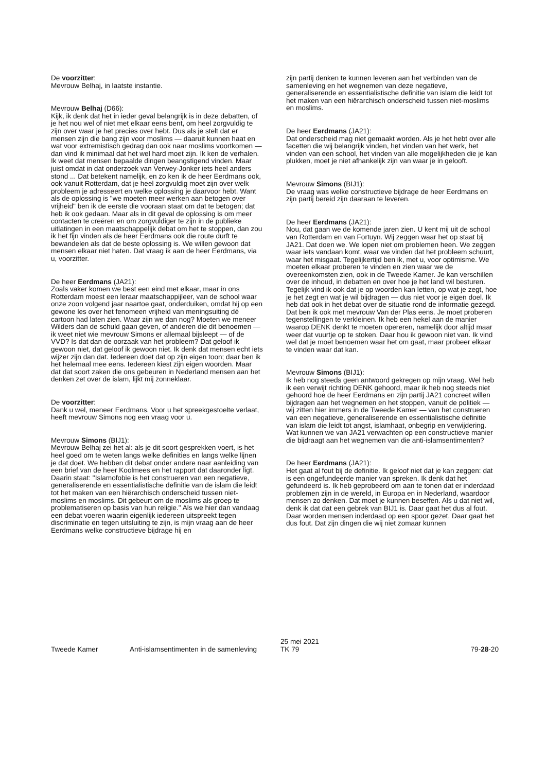De voorzitter:
Mevrouw Belhaj, in laatste instantie.
Mevrouw Belhaj (D66):
Kijk, ik denk dat het in ieder geval belangrijk is in deze debatten, of je het nou wel of niet met elkaar eens bent, om heel zorgvuldig te zijn over waar je het precies over hebt. Dus als je stelt dat er mensen zijn die bang zijn voor moslims — daaruit kunnen haat en wat voor extremistisch gedrag dan ook naar moslims voortkomen — dan vind ik minimaal dat het wel hard moet zijn. Ik ken de verhalen. Ik weet dat mensen bepaalde dingen beangstigend vinden. Maar juist omdat in dat onderzoek van Verwey-Jonker iets heel anders stond ... Dat betekent namelijk, en zo ken ik de heer Eerdmans ook, ook vanuit Rotterdam, dat je heel zorgvuldig moet zijn over welk probleem je adresseert en welke oplossing je daarvoor hebt. Want als de oplossing is "we moeten meer werken aan betogen over vrijheid" ben ik de eerste die vooraan staat om dat te betogen; dat heb ik ook gedaan. Maar als in dit geval de oplossing is om meer contacten te creëren en om zorgvuldiger te zijn in de publieke uitlatingen in een maatschappelijk debat om het te stoppen, dan zou ik het fijn vinden als de heer Eerdmans ook die route durft te bewandelen als dat de beste oplossing is. We willen gewoon dat mensen elkaar niet haten. Dat vraag ik aan de heer Eerdmans, via u, voorzitter.
De heer Eerdmans (JA21):
Zoals vaker komen we best een eind met elkaar, maar in ons Rotterdam moest een leraar maatschappijleer, van de school waar onze zoon volgend jaar naartoe gaat, onderduiken, omdat hij op een gewone les over het fenomeen vrijheid van meningsuiting dé cartoon had laten zien. Waar zijn we dan nog? Moeten we meneer Wilders dan de schuld gaan geven, of anderen die dit benoemen — ik weet niet wie mevrouw Simons er allemaal bijsleept — of de VVD? Is dat dan de oorzaak van het probleem? Dat geloof ik gewoon niet, dat geloof ik gewoon niet. Ik denk dat mensen echt iets wijzer zijn dan dat. Iedereen doet dat op zijn eigen toon; daar ben ik het helemaal mee eens. Iedereen kiest zijn eigen woorden. Maar dat dat soort zaken die ons gebeuren in Nederland mensen aan het denken zet over de islam, lijkt mij zonneklaar.
De voorzitter:
Dank u wel, meneer Eerdmans. Voor u het spreekgestoelte verlaat, heeft mevrouw Simons nog een vraag voor u.
Mevrouw Simons (BIJ1):
Mevrouw Belhaj zei het al: als je dit soort gesprekken voert, is het heel goed om te weten langs welke definities en langs welke lijnen je dat doet. We hebben dit debat onder andere naar aanleiding van een brief van de heer Koolmees en het rapport dat daaronder ligt. Daarin staat: "Islamofobie is het construeren van een negatieve, generaliserende en essentialistische definitie van de islam die leidt tot het maken van een hiërarchisch onderscheid tussen niet-moslims en moslims. Dit gebeurt om de moslims als groep te problematiseren op basis van hun religie." Als we hier dan vandaag een debat voeren waarin eigenlijk iedereen uitspreekt tegen discriminatie en tegen uitsluiting te zijn, is mijn vraag aan de heer Eerdmans welke constructieve bijdrage hij en
zijn partij denken te kunnen leveren aan het verbinden van de samenleving en het wegnemen van deze negatieve, generaliserende en essentialistische definitie van islam die leidt tot het maken van een hiërarchisch onderscheid tussen niet-moslims en moslims.
De heer Eerdmans (JA21):
Dat onderscheid mag niet gemaakt worden. Als je het hebt over alle facetten die wij belangrijk vinden, het vinden van het werk, het vinden van een school, het vinden van alle mogelijkheden die je kan plukken, moet je niet afhankelijk zijn van waar je in gelooft.
Mevrouw Simons (BIJ1):
De vraag was welke constructieve bijdrage de heer Eerdmans en zijn partij bereid zijn daaraan te leveren.
De heer Eerdmans (JA21):
Nou, dat gaan we de komende jaren zien. U kent mij uit de school van Rotterdam en van Fortuyn. Wij zeggen waar het op staat bij JA21. Dat doen we. We lopen niet om problemen heen. We zeggen waar iets vandaan komt, waar we vinden dat het probleem schuurt, waar het misgaat. Tegelijkertijd ben ik, met u, voor optimisme. We moeten elkaar proberen te vinden en zien waar we de overeenkomsten zien, ook in de Tweede Kamer. Je kan verschillen over de inhoud, in debatten en over hoe je het land wil besturen. Tegelijk vind ik ook dat je op woorden kan letten, op wat je zegt, hoe je het zegt en wat je wil bijdragen — dus niet voor je eigen doel. Ik heb dat ook in het debat over de situatie rond de informatie gezegd. Dat ben ik ook met mevrouw Van der Plas eens. Je moet proberen tegenstellingen te verkleinen. Ik heb een hekel aan de manier waarop DENK denkt te moeten opereren, namelijk door altijd maar weer dat vuurtje op te stoken. Daar hou ik gewoon niet van. Ik vind wel dat je moet benoemen waar het om gaat, maar probeer elkaar te vinden waar dat kan.
Mevrouw Simons (BIJ1):
Ik heb nog steeds geen antwoord gekregen op mijn vraag. Wel heb ik een verwijt richting DENK gehoord, maar ik heb nog steeds niet gehoord hoe de heer Eerdmans en zijn partij JA21 concreet willen bijdragen aan het wegnemen en het stoppen, vanuit de politiek — wij zitten hier immers in de Tweede Kamer — van het construeren van een negatieve, generaliserende en essentialistische definitie van islam die leidt tot angst, islamhaat, onbegrip en verwijdering. Wat kunnen we van JA21 verwachten op een constructieve manier die bijdraagt aan het wegnemen van die anti-islamsentimenten?
De heer Eerdmans (JA21):
Het gaat al fout bij de definitie. Ik geloof niet dat je kan zeggen: dat is een ongefundeerde manier van spreken. Ik denk dat het gefundeerd is. Ik heb geprobeerd om aan te tonen dat er inderdaad problemen zijn in de wereld, in Europa en in Nederland, waardoor mensen zo denken. Dat moet je kunnen beseffen. Als u dat niet wil, denk ik dat dat een gebrek van BIJ1 is. Daar gaat het dus al fout. Daar worden mensen inderdaad op een spoor gezet. Daar gaat het dus fout. Dat zijn dingen die wij niet zomaar kunnen
Tweede Kamer Anti-islamsentimenten in de samenleving
25 mei 2021
TK 79
79-28-20